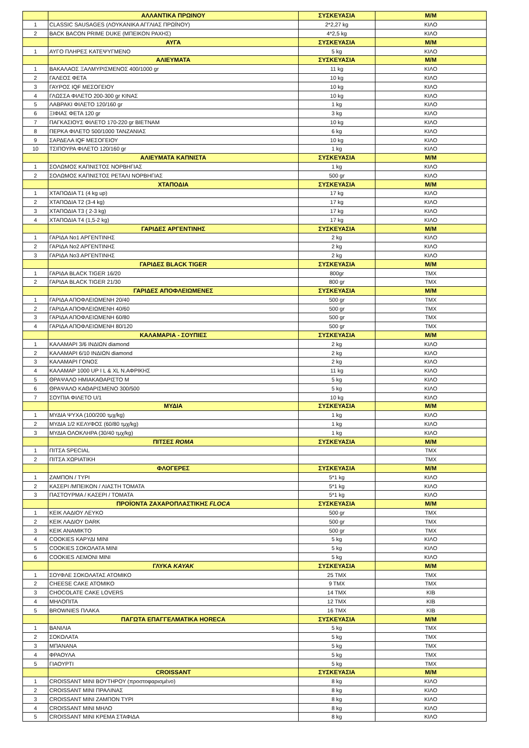| | ΑΛΛΑΝΤΙΚΑ ΠΡΩΙΝΟΥ | ΣΥΣΚΕΥΑΣΙΑ | Μ/Μ |
| --- | --- | --- | --- |
| 1 | CLASSIC SAUSAGES (ΛΟΥΚΑΝΙΚΑ ΑΓΓΛΙΑΣ ΠΡΩΪΝΟΥ) | 2*2,27 kg | ΚΙΛΟ |
| 2 | BACK BACON PRIME DUKE (ΜΠΕΙΚΟΝ ΡΑΧΗΣ) | 4*2,5 kg | ΚΙΛΟ |
| | ΑΥΓΑ | ΣΥΣΚΕΥΑΣΙΑ | Μ/Μ |
| 1 | ΑΥΓΟ ΠΛΗΡΕΣ ΚΑΤΕΨΥΓΜΕΝΟ | 5 kg | ΚΙΛΟ |
| | ΑΛΙΕΥΜΑΤΑ | ΣΥΣΚΕΥΑΣΙΑ | Μ/Μ |
| 1 | ΒΑΚΑΛΑΟΣ ΞΑΛΜΥΡΙΣΜΕΝΟΣ 400/1000 gr | 11 kg | ΚΙΛΟ |
| 2 | ΓΑΛΕΟΣ ΦΕΤΑ | 10 kg | ΚΙΛΟ |
| 3 | ΓΑΥΡΟΣ IQF ΜΕΣΟΓΕΙΟΥ | 10 kg | ΚΙΛΟ |
| 4 | ΓΛΩΣΣΑ ΦΙΛΕΤΟ 200-300 gr ΚΙΝΑΣ | 10 kg | ΚΙΛΟ |
| 5 | ΛΑΒΡΑΚΙ ΦΙΛΕΤΟ 120/160 gr | 1 kg | ΚΙΛΟ |
| 6 | ΞΙΦΙΑΣ ΦΕΤΑ 120 gr | 3 kg | ΚΙΛΟ |
| 7 | ΠΑΓΚΑΣΙΟΥΣ ΦΙΛΕΤΟ 170-220 gr ΒΙΕΤΝΑΜ | 10 kg | ΚΙΛΟ |
| 8 | ΠΕΡΚΑ ΦΙΛΕΤΟ 500/1000 ΤΑΝΖΑΝΙΑΣ | 6 kg | ΚΙΛΟ |
| 9 | ΣΑΡΔΕΛΑ IQF ΜΕΣΟΓΕΙΟΥ | 10 kg | ΚΙΛΟ |
| 10 | ΤΣΙΠΟΥΡΑ ΦΙΛΕΤΟ 120/160 gr | 1 kg | ΚΙΛΟ |
| | ΑΛΙΕΥΜΑΤΑ ΚΑΠΝΙΣΤΑ | ΣΥΣΚΕΥΑΣΙΑ | Μ/Μ |
| 1 | ΣΟΛΩΜΟΣ ΚΑΠΝΙΣΤΟΣ ΝΟΡΒΗΓΙΑΣ | 1 kg | ΚΙΛΟ |
| 2 | ΣΟΛΩΜΟΣ ΚΑΠΝΙΣΤΟΣ ΡΕΤΑΛΙ ΝΟΡΒΗΓΙΑΣ | 500 gr | ΚΙΛΟ |
| | ΧΤΑΠΟΔΙΑ | ΣΥΣΚΕΥΑΣΙΑ | Μ/Μ |
| 1 | ΧΤΑΠΟΔΙΑ Τ1 (4 kg up) | 17 kg | ΚΙΛΟ |
| 2 | ΧΤΑΠΟΔΙΑ Τ2 (3-4 kg) | 17 kg | ΚΙΛΟ |
| 3 | ΧΤΑΠΟΔΙΑ Τ3 ( 2-3 kg) | 17 kg | ΚΙΛΟ |
| 4 | ΧΤΑΠΟΔΙΑ Τ4 (1,5-2 kg) | 17 kg | ΚΙΛΟ |
| | ΓΑΡΙΔΕΣ ΑΡΓΕΝΤΙΝΗΣ | ΣΥΣΚΕΥΑΣΙΑ | Μ/Μ |
| 1 | ΓΑΡΙΔΑ Νο1 ΑΡΓΕΝΤΙΝΗΣ | 2 kg | ΚΙΛΟ |
| 2 | ΓΑΡΙΔΑ Νο2 ΑΡΓΕΝΤΙΝΗΣ | 2 kg | ΚΙΛΟ |
| 3 | ΓΑΡΙΔΑ Νο3 ΑΡΓΕΝΤΙΝΗΣ | 2 kg | ΚΙΛΟ |
| | ΓΑΡΙΔΕΣ BLACK TIGER | ΣΥΣΚΕΥΑΣΙΑ | Μ/Μ |
| 1 | ΓΑΡΙΔΑ BLACK TIGER 16/20 | 800gr | ΤΜΧ |
| 2 | ΓΑΡΙΔΑ BLACK TIGER 21/30 | 800 gr | ΤΜΧ |
| | ΓΑΡΙΔΕΣ ΑΠΟΦΛΕΙΩΜΕΝΕΣ | ΣΥΣΚΕΥΑΣΙΑ | Μ/Μ |
| 1 | ΓΑΡΙΔΑ ΑΠΟΦΛΕΙΩΜΕΝΗ 20/40 | 500 gr | ΤΜΧ |
| 2 | ΓΑΡΙΔΑ ΑΠΟΦΛΕΙΩΜΕΝΗ 40/60 | 500 gr | ΤΜΧ |
| 3 | ΓΑΡΙΔΑ ΑΠΟΦΛΕΙΩΜΕΝΗ 60/80 | 500 gr | ΤΜΧ |
| 4 | ΓΑΡΙΔΑ ΑΠΟΦΛΕΙΩΜΕΝΗ 80/120 | 500 gr | ΤΜΧ |
| | ΚΑΛΑΜΑΡΙΑ - ΣΟΥΠΙΕΣ | ΣΥΣΚΕΥΑΣΙΑ | Μ/Μ |
| 1 | ΚΑΛΑΜΑΡΙ 3/6 ΙΝΔΙΩΝ diamond | 2 kg | ΚΙΛΟ |
| 2 | ΚΑΛΑΜΑΡΙ 6/10 ΙΝΔΙΩΝ diamond | 2 kg | ΚΙΛΟ |
| 3 | ΚΑΛΑΜΑΡΙ ΓΟΝΟΣ | 2 kg | ΚΙΛΟ |
| 4 | ΚΑΛΑΜΑΡ 1000 UP I L & XL Ν.ΑΦΡΙΚΗΣ | 11 kg | ΚΙΛΟ |
| 5 | ΘΡΑΨΑΛΟ ΗΜΙΑΚΑΘΑΡΙΣΤΟ Μ | 5 kg | ΚΙΛΟ |
| 6 | ΘΡΑΨΑΛΟ ΚΑΘΑΡΙΣΜΕΝΟ 300/500 | 5 kg | ΚΙΛΟ |
| 7 | ΣΟΥΠΙΑ ΦΙΛΕΤΟ U/1 | 10 kg | ΚΙΛΟ |
| | ΜΥΔΙΑ | ΣΥΣΚΕΥΑΣΙΑ | Μ/Μ |
| 1 | ΜΥΔΙΑ ΨΥΧΑ (100/200 τμχ/kg) | 1 kg | ΚΙΛΟ |
| 2 | ΜΥΔΙΑ 1/2 ΚΕΛΥΦΟΣ (60/80 τμχ/kg) | 1 kg | ΚΙΛΟ |
| 3 | ΜΥΔΙΑ ΟΛΟΚΛΗΡΑ (30/40 τμχ/kg) | 1 kg | ΚΙΛΟ |
| | ΠΙΤΣΕΣ ROMA | ΣΥΣΚΕΥΑΣΙΑ | Μ/Μ |
| 1 | ΠΙΤΣΑ SPECIAL | | ΤΜΧ |
| 2 | ΠΙΤΣΑ ΧΩΡΙΑΤΙΚΗ | | ΤΜΧ |
| | ΦΛΟΓΕΡΕΣ | ΣΥΣΚΕΥΑΣΙΑ | Μ/Μ |
| 1 | ΖΑΜΠΟΝ / ΤΥΡΙ | 5*1 kg | ΚΙΛΟ |
| 2 | ΚΑΣΕΡΙ /ΜΠΕΙΚΟΝ / ΛΙΑΣΤΗ ΤΟΜΑΤΑ | 5*1 kg | ΚΙΛΟ |
| 3 | ΠΑΣΤΟΥΡΜΑ / ΚΑΣΕΡΙ / ΤΟΜΑΤΑ | 5*1 kg | ΚΙΛΟ |
| | ΠΡΟΪΟΝΤΑ ΖΑΧΑΡΟΠΛΑΣΤΙΚΗΣ FLOCA | ΣΥΣΚΕΥΑΣΙΑ | Μ/Μ |
| 1 | ΚΕΙΚ ΛΑΔΙΟΥ ΛΕΥΚΟ | 500 gr | ΤΜΧ |
| 2 | ΚΕΙΚ ΛΑΔΙΟΥ DARK | 500 gr | ΤΜΧ |
| 3 | ΚΕΙΚ ΑΝΑΜΙΚΤΟ | 500 gr | ΤΜΧ |
| 4 | COOKIES ΚΑΡΥΔΙ MINI | 5 kg | ΚΙΛΟ |
| 5 | COOKIES ΣΟΚΟΛΑΤΑ MINI | 5 kg | ΚΙΛΟ |
| 6 | COOKIES ΛΕΜΟΝΙ MINI | 5 kg | ΚΙΛΟ |
| | ΓΛΥΚΑ KAYAK | ΣΥΣΚΕΥΑΣΙΑ | Μ/Μ |
| 1 | ΣΟΥΦΛΕ ΣΟΚΟΛΑΤΑΣ ΑΤΟΜΙΚΟ | 25 ΤΜΧ | ΤΜΧ |
| 2 | CHEESE CAKE ΑΤΟΜΙΚΟ | 9 ΤΜΧ | ΤΜΧ |
| 3 | CHOCOLATE CAKE LOVERS | 14 ΤΜΧ | ΚΙΒ |
| 4 | ΜΗΛΟΠΙΤΑ | 12 ΤΜΧ | ΚΙΒ |
| 5 | BROWNIES ΠΛΑΚΑ | 16 ΤΜΧ | ΚΙΒ |
| | ΠΑΓΩΤΑ ΕΠΑΓΓΕΛΜΑΤΙΚΑ HORECA | ΣΥΣΚΕΥΑΣΙΑ | Μ/Μ |
| 1 | ΒΑΝΙΛΙΑ | 5 kg | ΤΜΧ |
| 2 | ΣΟΚΟΛΑΤΑ | 5 kg | ΤΜΧ |
| 3 | ΜΠΑΝΑΝΑ | 5 kg | ΤΜΧ |
| 4 | ΦΡΑΟΥΛΑ | 5 kg | ΤΜΧ |
| 5 | ΓΙΑΟΥΡΤΙ | 5 kg | ΤΜΧ |
| | CROISSANT | ΣΥΣΚΕΥΑΣΙΑ | Μ/Μ |
| 1 | CROISSANT MINI ΒΟΥΤΗΡΟΥ (προστοφαρισμένο) | 8 kg | ΚΙΛΟ |
| 2 | CROISSANT MINI ΠΡΑΛΙΝΑΣ | 8 kg | ΚΙΛΟ |
| 3 | CROISSANT MINI ΖΑΜΠΟΝ ΤΥΡΙ | 8 kg | ΚΙΛΟ |
| 4 | CROISSANT MINI ΜΗΛΟ | 8 kg | ΚΙΛΟ |
| 5 | CROISSANT MINI ΚΡΕΜΑ ΣΤΑΦΙΔΑ | 8 kg | ΚΙΛΟ |